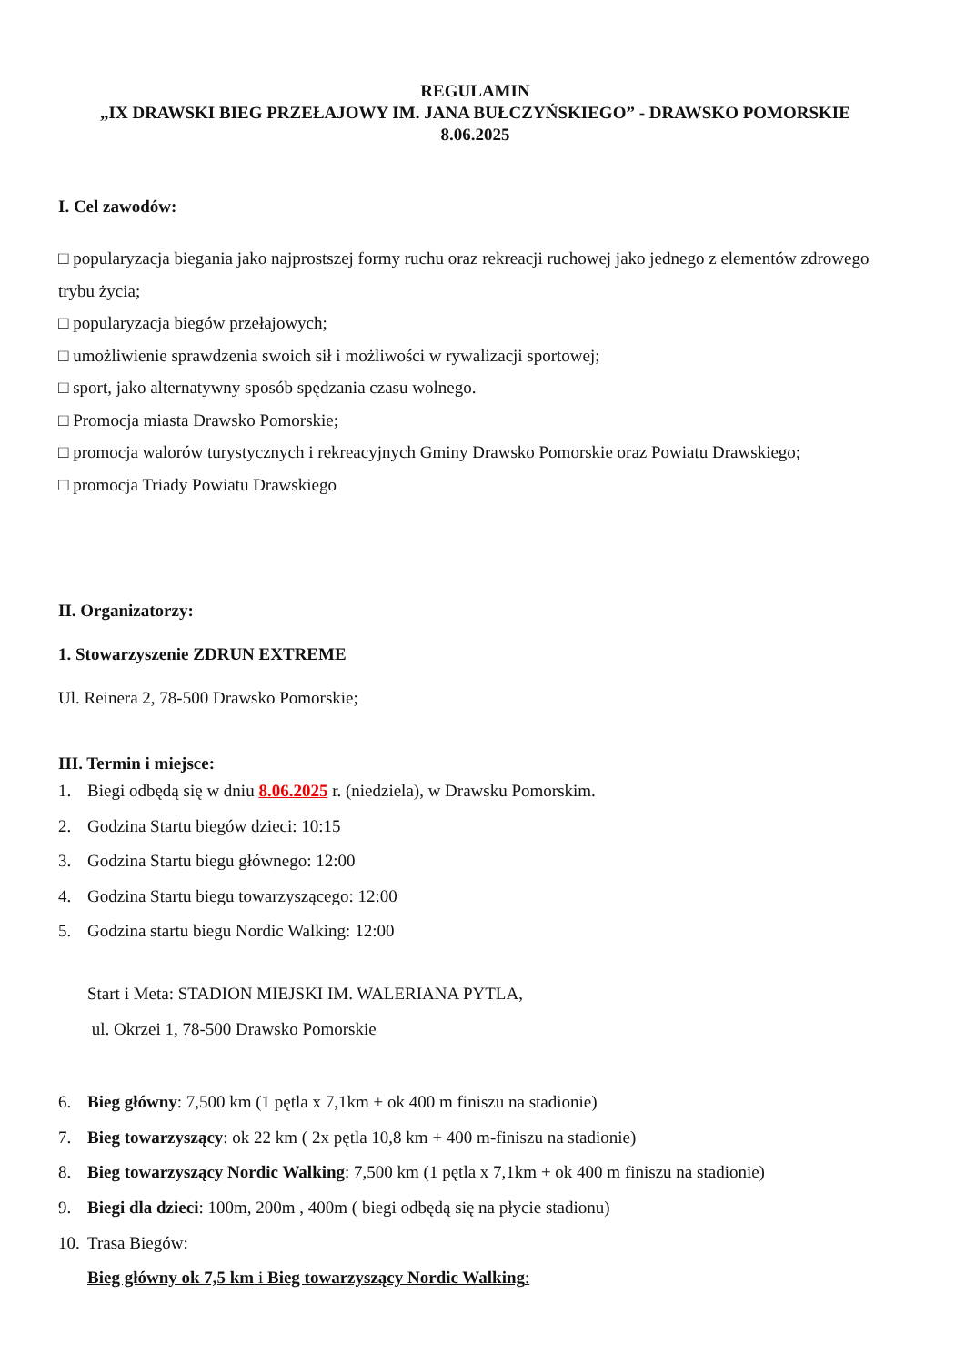REGULAMIN
„IX DRAWSKI BIEG PRZEŁAJOWY IM. JANA BUŁCZYŃSKIEGO” - DRAWSKO POMORSKIE
8.06.2025
I. Cel zawodów:
□ popularyzacja biegania jako najprostszej formy ruchu oraz rekreacji ruchowej jako jednego z elementów zdrowego trybu życia;
□ popularyzacja biegów przełajowych;
□ umożliwienie sprawdzenia swoich sił i możliwości w rywalizacji sportowej;
□ sport, jako alternatywny sposób spędzania czasu wolnego.
□ Promocja miasta Drawsko Pomorskie;
□ promocja walorów turystycznych i rekreacyjnych Gminy Drawsko Pomorskie oraz Powiatu Drawskiego;
□ promocja Triady Powiatu Drawskiego
II. Organizatorzy:
1. Stowarzyszenie ZDRUN EXTREME
Ul. Reinera 2, 78-500 Drawsko Pomorskie;
III. Termin i miejsce:
1. Biegi odbędą się w dniu 8.06.2025 r. (niedziela), w Drawsku Pomorskim.
2. Godzina Startu biegów dzieci: 10:15
3. Godzina Startu biegu głównego: 12:00
4. Godzina Startu biegu towarzyszącego: 12:00
5. Godzina startu biegu Nordic Walking: 12:00
Start i Meta: STADION MIEJSKI IM. WALERIANA PYTLA,
ul. Okrzei 1, 78-500 Drawsko Pomorskie
6. Bieg główny: 7,500 km (1 pętla x 7,1km + ok 400 m finiszu na stadionie)
7. Bieg towarzyszący: ok 22 km ( 2x pętla 10,8 km + 400 m-finiszu na stadionie)
8. Bieg towarzyszący Nordic Walking: 7,500 km (1 pętla x 7,1km + ok 400 m finiszu na stadionie)
9. Biegi dla dzieci: 100m, 200m , 400m ( biegi odbędą się na płycie stadionu)
10. Trasa Biegów:
Bieg główny ok 7,5 km i Bieg towarzyszący Nordic Walking: